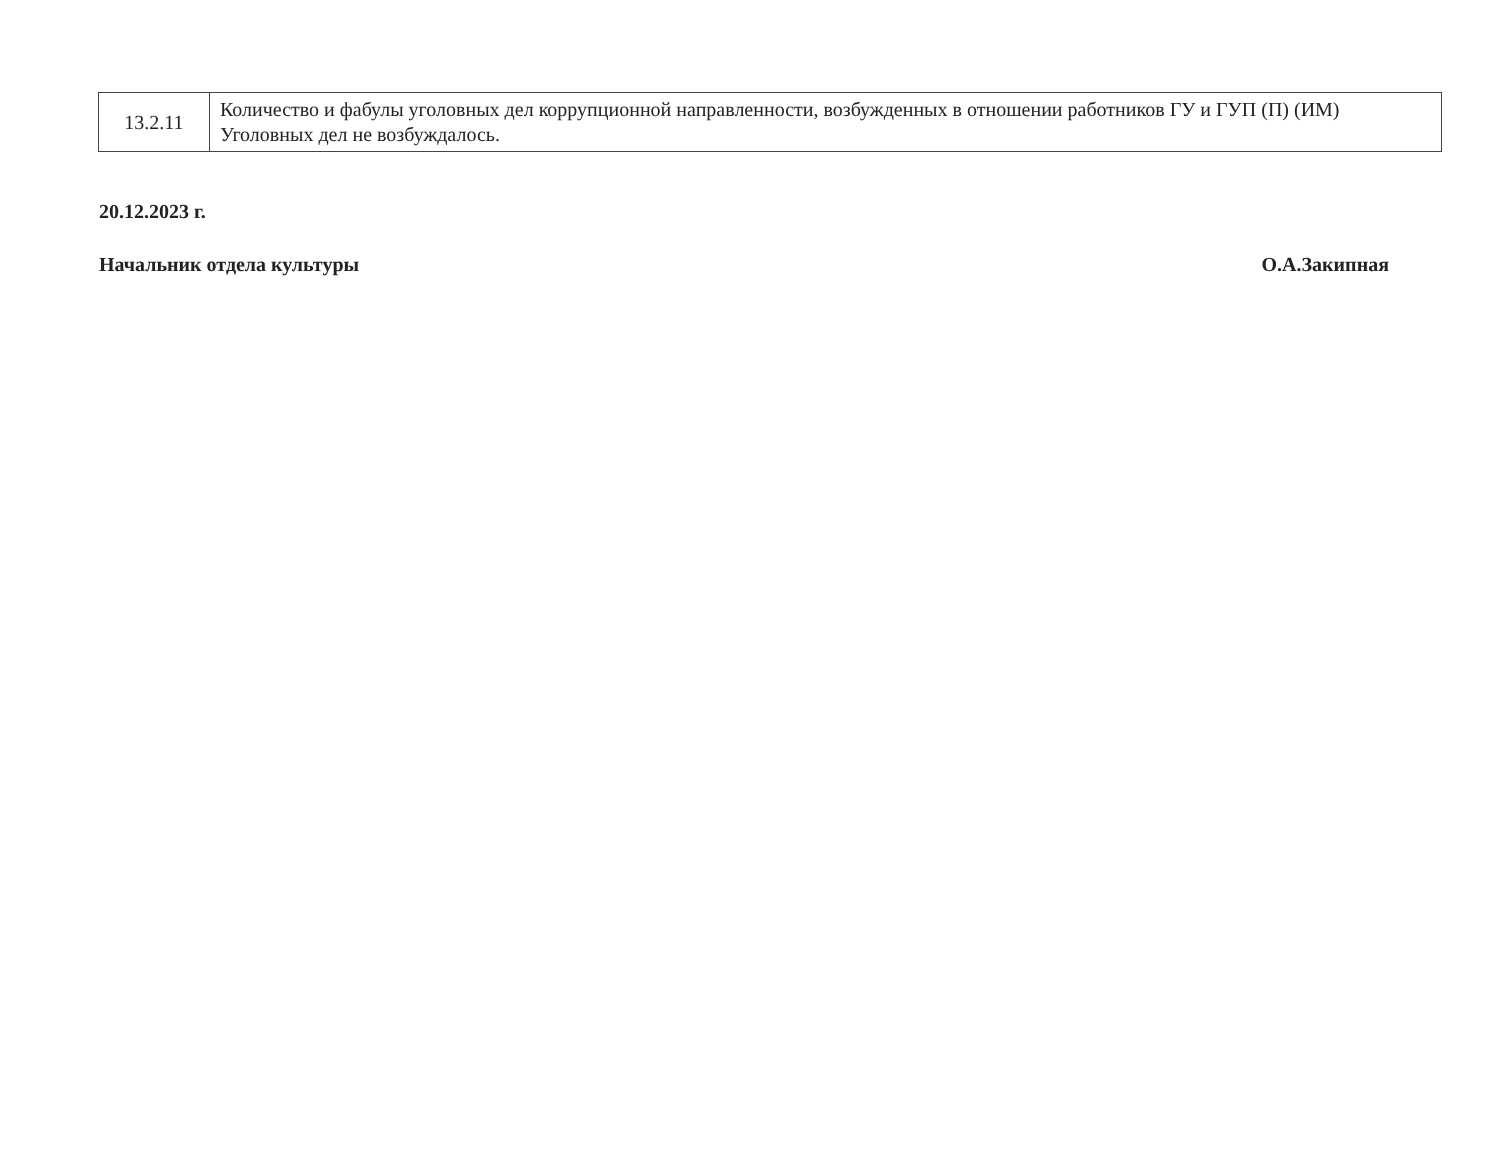| 13.2.11 | Количество и фабулы уголовных дел коррупционной направленности, возбужденных в отношении работников ГУ и ГУП (П) (ИМ) Уголовных дел не возбуждалось. |
20.12.2023 г.
Начальник отдела культуры О.А.Закипная